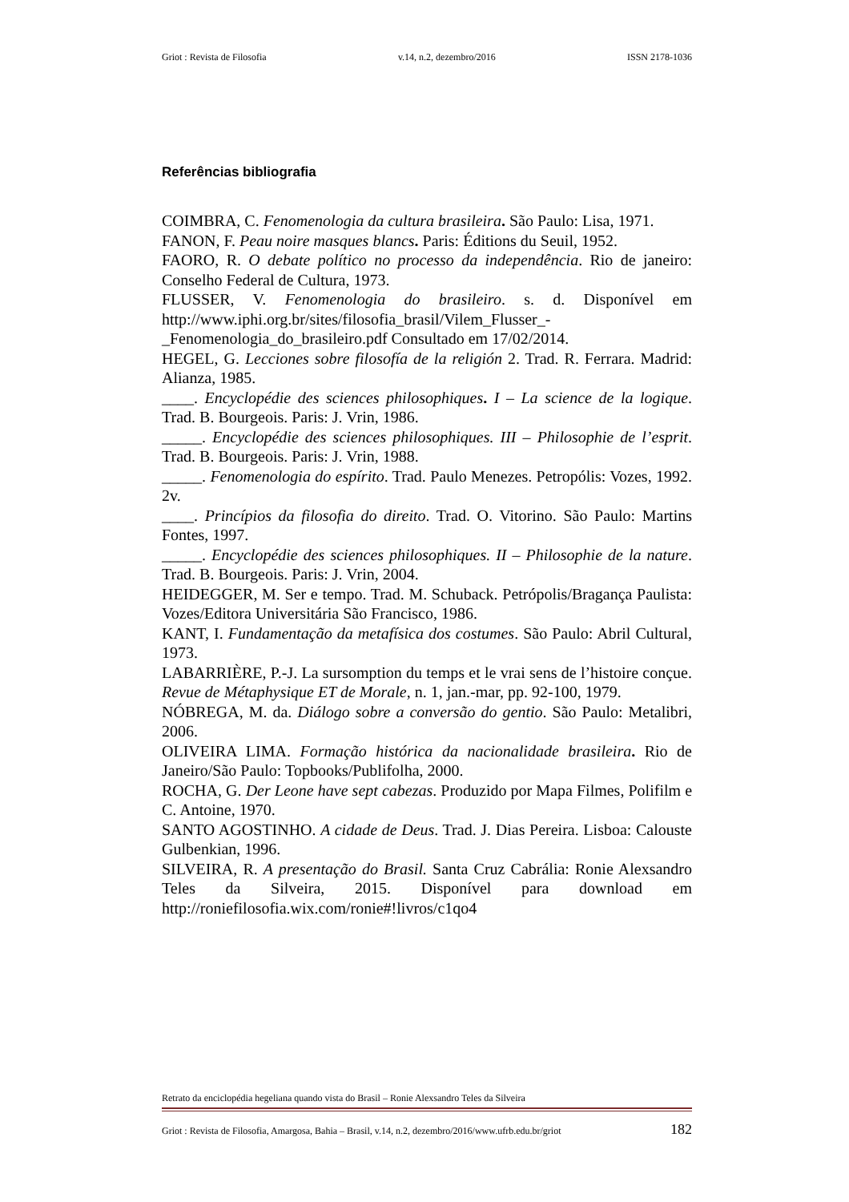Griot : Revista de Filosofia v.14, n.2, dezembro/2016 ISSN 2178-1036
Referências bibliografia
COIMBRA, C. Fenomenologia da cultura brasileira. São Paulo: Lisa, 1971.
FANON, F. Peau noire masques blancs. Paris: Éditions du Seuil, 1952.
FAORO, R. O debate político no processo da independência. Rio de janeiro: Conselho Federal de Cultura, 1973.
FLUSSER, V. Fenomenologia do brasileiro. s. d. Disponível em http://www.iphi.org.br/sites/filosofia_brasil/Vilem_Flusser_-
_Fenomenologia_do_brasileiro.pdf Consultado em 17/02/2014.
HEGEL, G. Lecciones sobre filosofía de la religión 2. Trad. R. Ferrara. Madrid: Alianza, 1985.
____. Encyclopédie des sciences philosophiques. I – La science de la logique. Trad. B. Bourgeois. Paris: J. Vrin, 1986.
_____. Encyclopédie des sciences philosophiques. III – Philosophie de l’esprit. Trad. B. Bourgeois. Paris: J. Vrin, 1988.
_____. Fenomenologia do espírito. Trad. Paulo Menezes. Petropólis: Vozes, 1992. 2v.
____. Princípios da filosofia do direito. Trad. O. Vitorino. São Paulo: Martins Fontes, 1997.
_____. Encyclopédie des sciences philosophiques. II – Philosophie de la nature. Trad. B. Bourgeois. Paris: J. Vrin, 2004.
HEIDEGGER, M. Ser e tempo. Trad. M. Schuback. Petrópolis/Bragança Paulista: Vozes/Editora Universitária São Francisco, 1986.
KANT, I. Fundamentação da metafísica dos costumes. São Paulo: Abril Cultural, 1973.
LABARRIÈRE, P.-J. La sursomption du temps et le vrai sens de l’histoire conçue. Revue de Métaphysique ET de Morale, n. 1, jan.-mar, pp. 92-100, 1979.
NÓBREGA, M. da. Diálogo sobre a conversão do gentio. São Paulo: Metalibri, 2006.
OLIVEIRA LIMA. Formação histórica da nacionalidade brasileira. Rio de Janeiro/São Paulo: Topbooks/Publifolha, 2000.
ROCHA, G. Der Leone have sept cabezas. Produzido por Mapa Filmes, Polifilm e C. Antoine, 1970.
SANTO AGOSTINHO. A cidade de Deus. Trad. J. Dias Pereira. Lisboa: Calouste Gulbenkian, 1996.
SILVEIRA, R. A presentação do Brasil. Santa Cruz Cabrália: Ronie Alexsandro Teles da Silveira, 2015. Disponível para download em http://roniefilosofia.wix.com/ronie#!livros/c1qo4
Retrato da enciclopédia hegeliana quando vista do Brasil – Ronie Alexsandro Teles da Silveira
Griot : Revista de Filosofia, Amargosa, Bahia – Brasil, v.14, n.2, dezembro/2016/www.ufrb.edu.br/griot 182